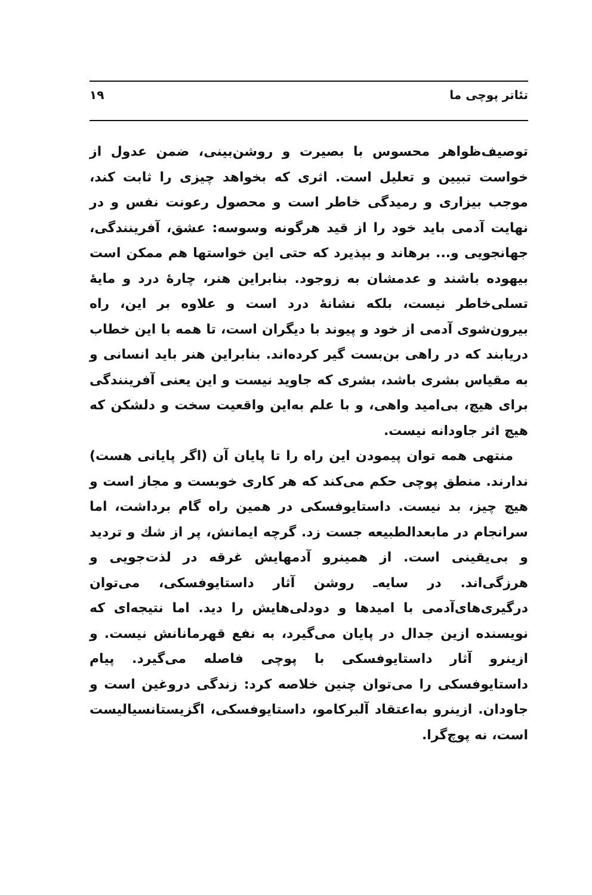تئاتر پوچی ما ۱۹
توصیف‌ظواهر محسوس با بصیرت و روشن‌بینی، ضمن عدول از خواست تبیین و تعلیل است. اثری که بخواهد چیزی را ثابت کند، موجب بیزاری و رمیدگی خاطر است و محصول رعونت نفس و در نهایت آدمی باید خود را از قید هرگونه وسوسه: عشق، آفرینندگی، جهانجویی و... برهاند و بپذیرد که حتی این خواستها هم ممکن است بیهوده باشند و عدمشان به زوجود. بنابراین هنر، چارهٔ درد و مایهٔ تسلی‌خاطر نیست، بلکه نشانهٔ درد است و علاوه بر این، راه بیرون‌شوی آدمی از خود و پیوند با دیگران است، تا همه با این خطاب دریابند که در راهی بن‌بست گیر کرده‌اند. بنابراین هنر باید انسانی و به مقیاس بشری باشد، بشری که جاوید نیست و این یعنی آفرینندگی برای هیچ، بی‌امید واهی، و با علم به‌این واقعیت سخت و دلشکن که هیچ اثر جاودانه نیست.
منتهی همه توان پیمودن این راه را تا پایان آن (اگر پایانی هست) ندارند. منطق پوچی حکم می‌کند که هر کاری خوبست و مجاز است و هیچ چیز، بد نیست. داستایوفسکی در همین راه گام برداشت، اما سرانجام در مابعدالطبیعه جست زد. گرچه ایمانش، پر از شك و تردید و بی‌یقینی است. از همینرو آدمهایش غرقه در لذت‌جویی و هرزگی‌اند. در سایه‌ـ روشن آثار داستایوفسکی، می‌توان درگیری‌های‌آدمی با امیدها و دودلی‌هایش را دید. اما نتیجه‌ای که نویسنده ازین جدال در پایان می‌گیرد، به نفع قهرمانانش نیست. و ازینرو آثار داستایوفسکی با پوچی فاصله می‌گیرد. پیام داستایوفسکی را می‌توان چنین خلاصه کرد: زندگی دروغین است و جاودان. ازینرو به‌اعتقاد آلبرکامو، داستایوفسکی، اگزیستانسیالیست است، نه پوچ‌گرا.